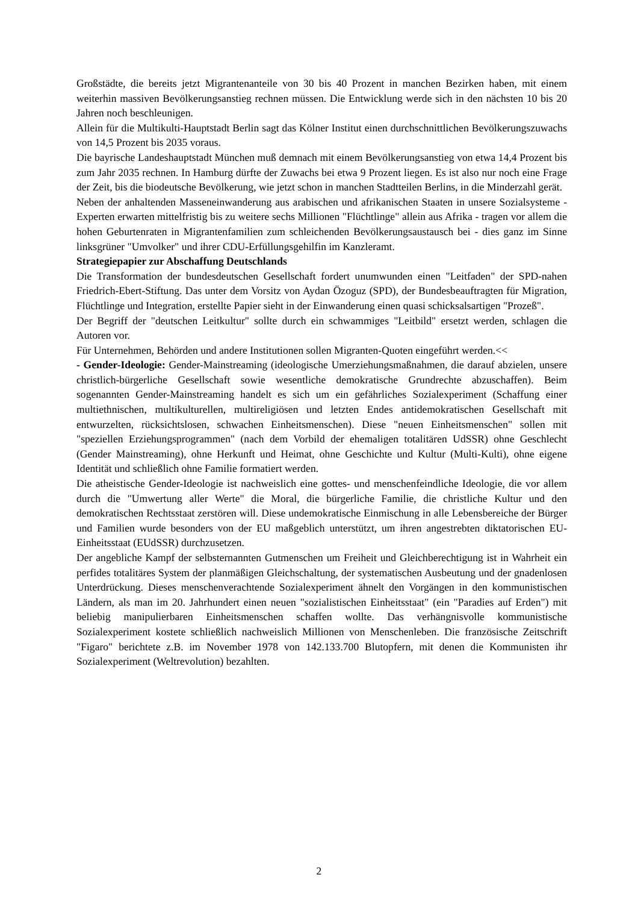Großstädte, die bereits jetzt Migrantenanteile von 30 bis 40 Prozent in manchen Bezirken haben, mit einem weiterhin massiven Bevölkerungsanstieg rechnen müssen. Die Entwicklung werde sich in den nächsten 10 bis 20 Jahren noch beschleunigen.
Allein für die Multikulti-Hauptstadt Berlin sagt das Kölner Institut einen durchschnittlichen Bevölkerungszuwachs von 14,5 Prozent bis 2035 voraus.
Die bayrische Landeshauptstadt München muß demnach mit einem Bevölkerungsanstieg von etwa 14,4 Prozent bis zum Jahr 2035 rechnen. In Hamburg dürfte der Zuwachs bei etwa 9 Prozent liegen. Es ist also nur noch eine Frage der Zeit, bis die biodeutsche Bevölkerung, wie jetzt schon in manchen Stadtteilen Berlins, in die Minderzahl gerät.
Neben der anhaltenden Masseneinwanderung aus arabischen und afrikanischen Staaten in unsere Sozialsysteme - Experten erwarten mittelfristig bis zu weitere sechs Millionen "Flüchtlinge" allein aus Afrika - tragen vor allem die hohen Geburtenraten in Migrantenfamilien zum schleichenden Bevölkerungsaustausch bei - dies ganz im Sinne linksgrüner "Umvolker" und ihrer CDU-Erfüllungsgehilfin im Kanzleramt.
Strategiepapier zur Abschaffung Deutschlands
Die Transformation der bundesdeutschen Gesellschaft fordert unumwunden einen "Leitfaden" der SPD-nahen Friedrich-Ebert-Stiftung. Das unter dem Vorsitz von Aydan Özoguz (SPD), der Bundesbeauftragten für Migration, Flüchtlinge und Integration, erstellte Papier sieht in der Einwanderung einen quasi schicksalsartigen "Prozeß".
Der Begriff der "deutschen Leitkultur" sollte durch ein schwammiges "Leitbild" ersetzt werden, schlagen die Autoren vor.
Für Unternehmen, Behörden und andere Institutionen sollen Migranten-Quoten eingeführt werden.<<
- Gender-Ideologie: Gender-Mainstreaming (ideologische Umerziehungsmaßnahmen, die darauf abzielen, unsere christlich-bürgerliche Gesellschaft sowie wesentliche demokratische Grundrechte abzuschaffen). Beim sogenannten Gender-Mainstreaming handelt es sich um ein gefährliches Sozialexperiment (Schaffung einer multiethnischen, multikulturellen, multireligiösen und letzten Endes antidemokratischen Gesellschaft mit entwurzelten, rücksichtslosen, schwachen Einheitsmenschen). Diese "neuen Einheitsmenschen" sollen mit "speziellen Erziehungsprogrammen" (nach dem Vorbild der ehemaligen totalitären UdSSR) ohne Geschlecht (Gender Mainstreaming), ohne Herkunft und Heimat, ohne Geschichte und Kultur (Multi-Kulti), ohne eigene Identität und schließlich ohne Familie formatiert werden.
Die atheistische Gender-Ideologie ist nachweislich eine gottes- und menschenfeindliche Ideologie, die vor allem durch die "Umwertung aller Werte" die Moral, die bürgerliche Familie, die christliche Kultur und den demokratischen Rechtsstaat zerstören will. Diese undemokratische Einmischung in alle Lebensbereiche der Bürger und Familien wurde besonders von der EU maßgeblich unterstützt, um ihren angestrebten diktatorischen EU-Einheitsstaat (EUdSSR) durchzusetzen.
Der angebliche Kampf der selbsternannten Gutmenschen um Freiheit und Gleichberechtigung ist in Wahrheit ein perfides totalitäres System der planmäßigen Gleichschaltung, der systematischen Ausbeutung und der gnadenlosen Unterdrückung. Dieses menschenverachtende Sozialexperiment ähnelt den Vorgängen in den kommunistischen Ländern, als man im 20. Jahrhundert einen neuen "sozialistischen Einheitsstaat" (ein "Paradies auf Erden") mit beliebig manipulierbaren Einheitsmenschen schaffen wollte. Das verhängnisvolle kommunistische Sozialexperiment kostete schließlich nachweislich Millionen von Menschenleben. Die französische Zeitschrift "Figaro" berichtete z.B. im November 1978 von 142.133.700 Blutopfern, mit denen die Kommunisten ihr Sozialexperiment (Weltrevolution) bezahlten.
2